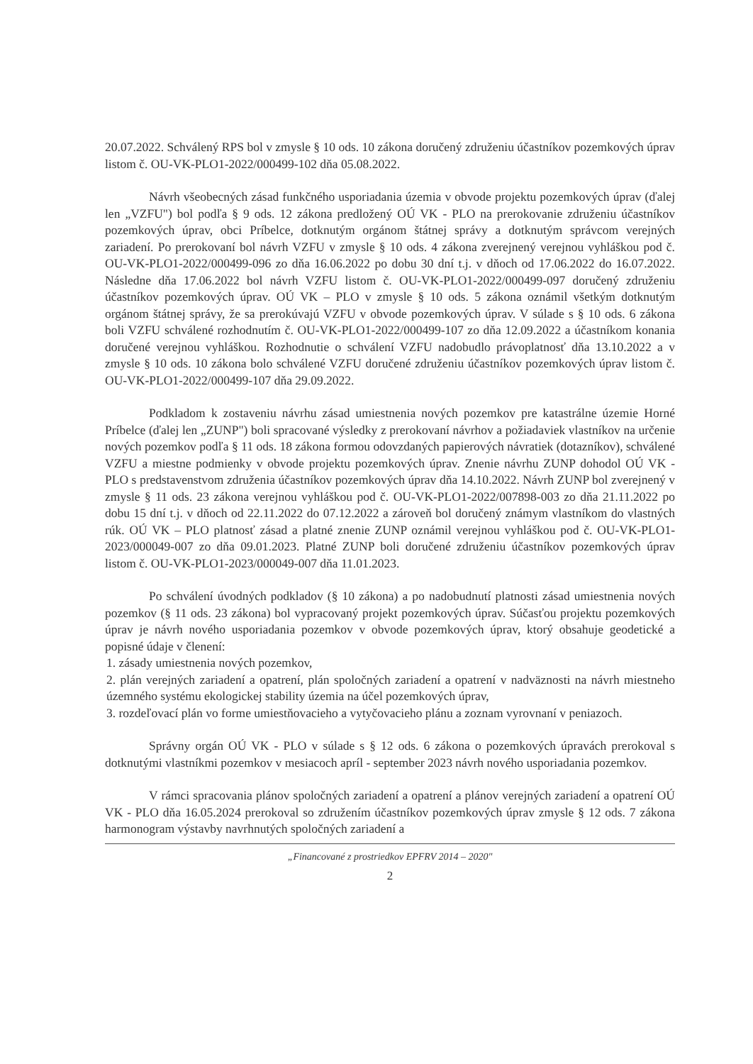20.07.2022. Schválený RPS bol v zmysle § 10 ods. 10 zákona doručený združeniu účastníkov pozemkových úprav listom č. OU-VK-PLO1-2022/000499-102 dňa 05.08.2022.
Návrh všeobecných zásad funkčného usporiadania územia v obvode projektu pozemkových úprav (ďalej len „VZFU") bol podľa § 9 ods. 12 zákona predložený OÚ VK - PLO na prerokovanie združeniu účastníkov pozemkových úprav, obci Príbelce, dotknutým orgánom štátnej správy a dotknutým správcom verejných zariadení. Po prerokovaní bol návrh VZFU v zmysle § 10 ods. 4 zákona zverejnený verejnou vyhláškou pod č. OU-VK-PLO1-2022/000499-096 zo dňa 16.06.2022 po dobu 30 dní t.j. v dňoch od 17.06.2022 do 16.07.2022. Následne dňa 17.06.2022 bol návrh VZFU listom č. OU-VK-PLO1-2022/000499-097 doručený združeniu účastníkov pozemkových úprav. OÚ VK – PLO v zmysle § 10 ods. 5 zákona oznámil všetkým dotknutým orgánom štátnej správy, že sa prerokúvajú VZFU v obvode pozemkových úprav. V súlade s § 10 ods. 6 zákona boli VZFU schválené rozhodnutím č. OU-VK-PLO1-2022/000499-107 zo dňa 12.09.2022 a účastníkom konania doručené verejnou vyhláškou. Rozhodnutie o schválení VZFU nadobudlo právoplatnosť dňa 13.10.2022 a v zmysle § 10 ods. 10 zákona bolo schválené VZFU doručené združeniu účastníkov pozemkových úprav listom č. OU-VK-PLO1-2022/000499-107 dňa 29.09.2022.
Podkladom k zostaveniu návrhu zásad umiestnenia nových pozemkov pre katastrálne územie Horné Príbelce (ďalej len „ZUNP") boli spracované výsledky z prerokovaní návrhov a požiadaviek vlastníkov na určenie nových pozemkov podľa § 11 ods. 18 zákona formou odovzdaných papierových návratiek (dotazníkov), schválené VZFU a miestne podmienky v obvode projektu pozemkových úprav. Znenie návrhu ZUNP dohodol OÚ VK - PLO s predstavenstvom združenia účastníkov pozemkových úprav dňa 14.10.2022. Návrh ZUNP bol zverejnený v zmysle § 11 ods. 23 zákona verejnou vyhláškou pod č. OU-VK-PLO1-2022/007898-003 zo dňa 21.11.2022 po dobu 15 dní t.j. v dňoch od 22.11.2022 do 07.12.2022 a zároveň bol doručený známym vlastníkom do vlastných rúk. OÚ VK – PLO platnosť zásad a platné znenie ZUNP oznámil verejnou vyhláškou pod č. OU-VK-PLO1-2023/000049-007 zo dňa 09.01.2023. Platné ZUNP boli doručené združeniu účastníkov pozemkových úprav listom č. OU-VK-PLO1-2023/000049-007 dňa 11.01.2023.
Po schválení úvodných podkladov (§ 10 zákona) a po nadobudnutí platnosti zásad umiestnenia nových pozemkov (§ 11 ods. 23 zákona) bol vypracovaný projekt pozemkových úprav. Súčasťou projektu pozemkových úprav je návrh nového usporiadania pozemkov v obvode pozemkových úprav, ktorý obsahuje geodetické a popisné údaje v členení:
1. zásady umiestnenia nových pozemkov,
2. plán verejných zariadení a opatrení, plán spoločných zariadení a opatrení v nadväznosti na návrh miestneho územného systému ekologickej stability územia na účel pozemkových úprav,
3. rozdeľovací plán vo forme umiestňovacieho a vytyčovacieho plánu a zoznam vyrovnaní v peniazoch.
Správny orgán OÚ VK - PLO v súlade s § 12 ods. 6 zákona o pozemkových úpravách prerokoval s dotknutými vlastníkmi pozemkov v mesiacoch apríl - september 2023 návrh nového usporiadania pozemkov.
V rámci spracovania plánov spoločných zariadení a opatrení a plánov verejných zariadení a opatrení OÚ VK - PLO dňa 16.05.2024 prerokoval so združením účastníkov pozemkových úprav zmysle § 12 ods. 7 zákona harmonogram výstavby navrhnutých spoločných zariadení a
„Financované z prostriedkov EPFRV 2014 – 2020"
2